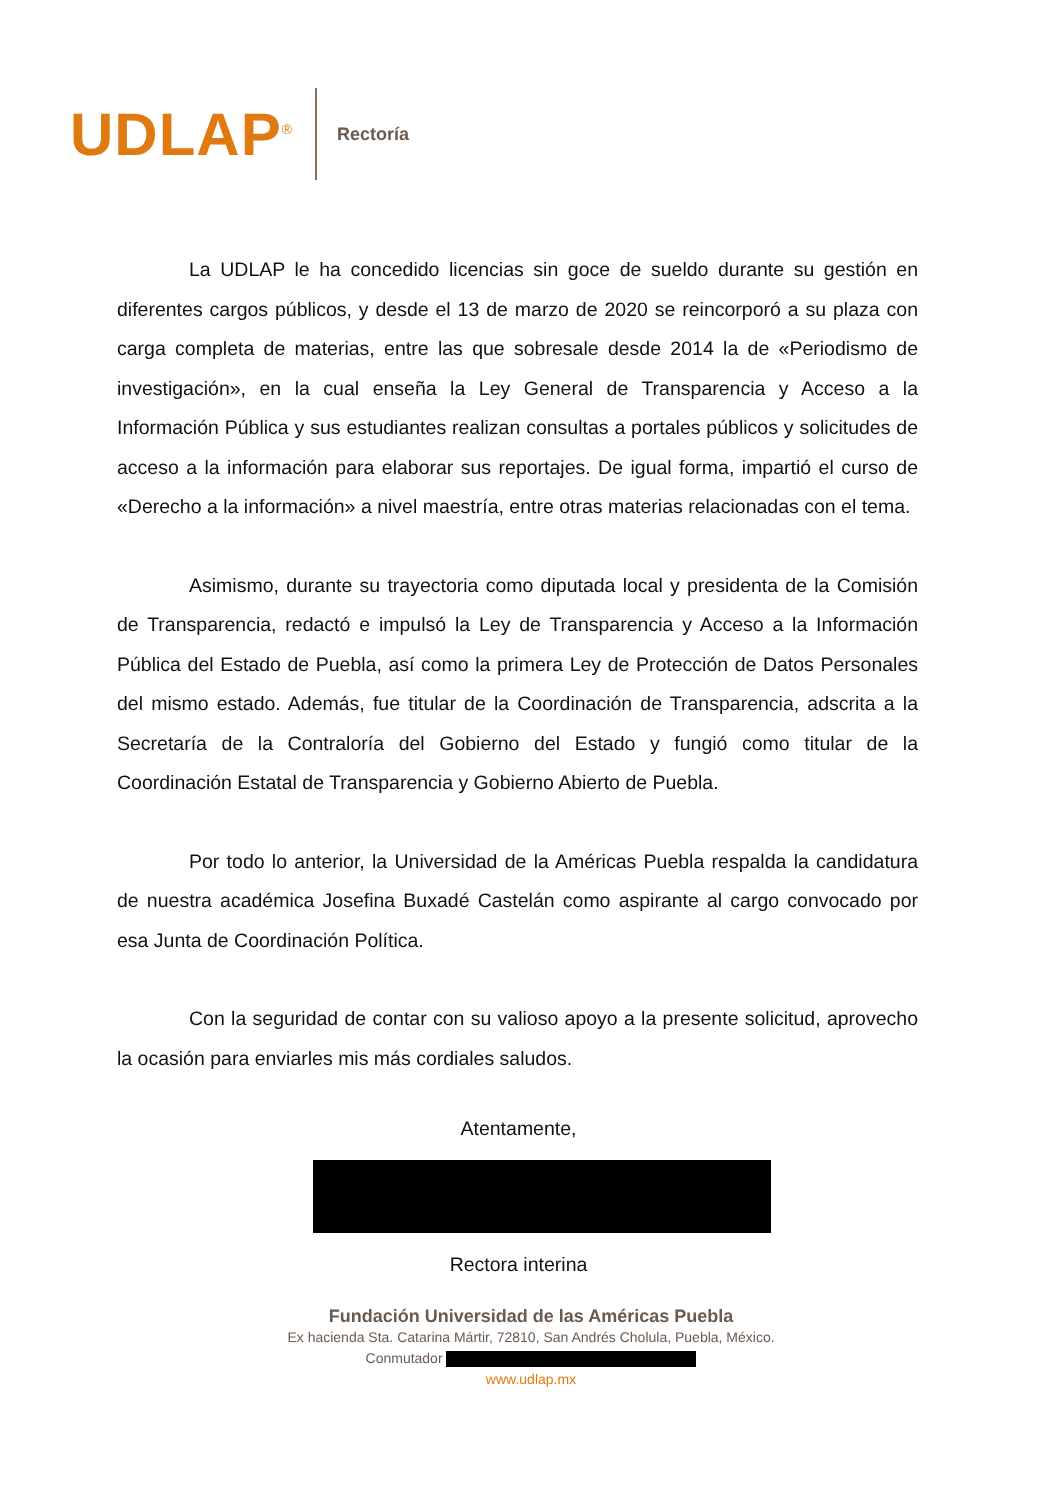UDLAP<sup>®</sup>
Rectoría
La UDLAP le ha concedido licencias sin goce de sueldo durante su gestión en diferentes cargos públicos, y desde el 13 de marzo de 2020 se reincorporó a su plaza con carga completa de materias, entre las que sobresale desde 2014 la de «Periodismo de investigación», en la cual enseña la Ley General de Transparencia y Acceso a la Información Pública y sus estudiantes realizan consultas a portales públicos y solicitudes de acceso a la información para elaborar sus reportajes. De igual forma, impartió el curso de «Derecho a la información» a nivel maestría, entre otras materias relacionadas con el tema.
Asimismo, durante su trayectoria como diputada local y presidenta de la Comisión de Transparencia, redactó e impulsó la Ley de Transparencia y Acceso a la Información Pública del Estado de Puebla, así como la primera Ley de Protección de Datos Personales del mismo estado. Además, fue titular de la Coordinación de Transparencia, adscrita a la Secretaría de la Contraloría del Gobierno del Estado y fungió como titular de la Coordinación Estatal de Transparencia y Gobierno Abierto de Puebla.
Por todo lo anterior, la Universidad de la Américas Puebla respalda la candidatura de nuestra académica Josefina Buxadé Castelán como aspirante al cargo convocado por esa Junta de Coordinación Política.
Con la seguridad de contar con su valioso apoyo a la presente solicitud, aprovecho la ocasión para enviarles mis más cordiales saludos.
Atentamente,
Rectora interina
Fundación Universidad de las Américas Puebla
Ex hacienda Sta. Catarina Mártir, 72810, San Andrés Cholula, Puebla, México.
Conmutador
www.udlap.mx